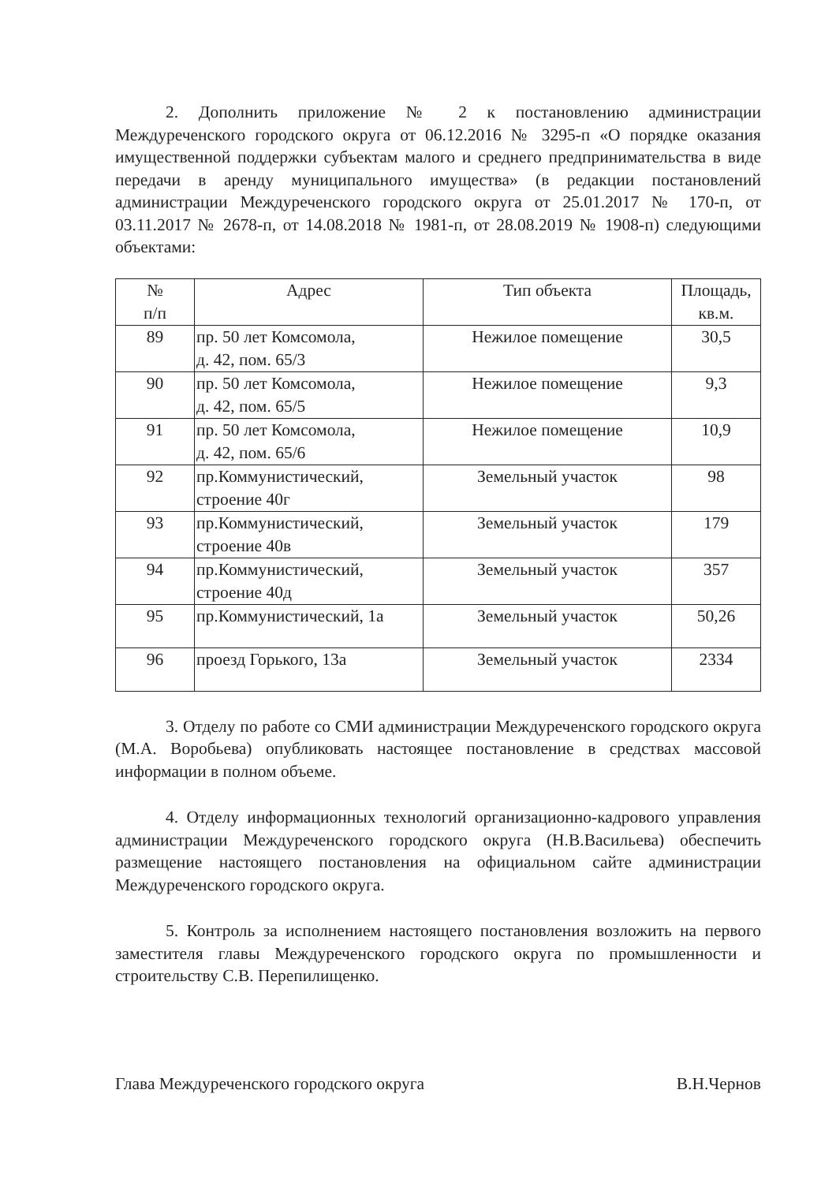2. Дополнить приложение № 2 к постановлению администрации Междуреченского городского округа от 06.12.2016 № 3295-п «О порядке оказания имущественной поддержки субъектам малого и среднего предпринимательства в виде передачи в аренду муниципального имущества» (в редакции постановлений администрации Междуреченского городского округа от 25.01.2017 № 170-п, от 03.11.2017 № 2678-п, от 14.08.2018 № 1981-п, от 28.08.2019 № 1908-п) следующими объектами:
| № п/п | Адрес | Тип объекта | Площадь, кв.м. |
| --- | --- | --- | --- |
| 89 | пр. 50 лет Комсомола, д. 42, пом. 65/3 | Нежилое помещение | 30,5 |
| 90 | пр. 50 лет Комсомола, д. 42, пом. 65/5 | Нежилое помещение | 9,3 |
| 91 | пр. 50 лет Комсомола, д. 42, пом. 65/6 | Нежилое помещение | 10,9 |
| 92 | пр.Коммунистический, строение 40г | Земельный участок | 98 |
| 93 | пр.Коммунистический, строение 40в | Земельный участок | 179 |
| 94 | пр.Коммунистический, строение 40д | Земельный участок | 357 |
| 95 | пр.Коммунистический, 1а | Земельный участок | 50,26 |
| 96 | проезд Горького, 13а | Земельный участок | 2334 |
3. Отделу по работе со СМИ администрации Междуреченского городского округа (М.А. Воробьева) опубликовать настоящее постановление в средствах массовой информации в полном объеме.
4. Отделу информационных технологий организационно-кадрового управления администрации Междуреченского городского округа (Н.В.Васильева) обеспечить размещение настоящего постановления на официальном сайте администрации Междуреченского городского округа.
5. Контроль за исполнением настоящего постановления возложить на первого заместителя главы Междуреченского городского округа по промышленности и строительству С.В. Перепилищенко.
Глава Междуреченского городского округа В.Н.Чернов